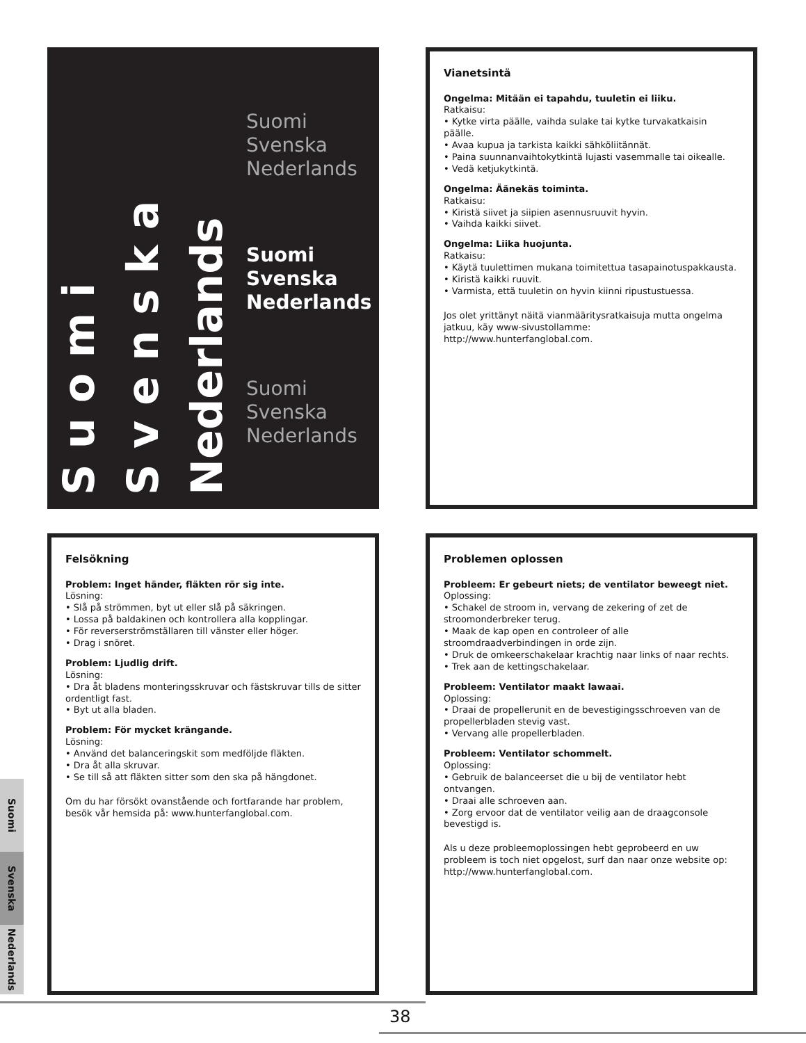Suomi
Svenska
Nederlands
Suomi
Svenska
Nederlands
Suomi
Svenska
Nederlands
Suomi
Svenska
Nederlands
Vianetsintä
Ongelma: Mitään ei tapahdu, tuuletin ei liiku.
Ratkaisu:
• Kytke virta päälle, vaihda sulake tai kytke turvakatkaisin päälle.
• Avaa kupua ja tarkista kaikki sähköliitännät.
• Paina suunnanvaihtokytkintä lujasti vasemmalle tai oikealle.
• Vedä ketjukytkintä.
Ongelma: Äänekäs toiminta.
Ratkaisu:
• Kiristä siivet ja siipien asennusruuvit hyvin.
• Vaihda kaikki siivet.
Ongelma: Liika huojunta.
Ratkaisu:
• Käytä tuulettimen mukana toimitettua tasapainotuspakkausta.
• Kiristä kaikki ruuvit.
• Varmista, että tuuletin on hyvin kiinni ripustustuessa.
Jos olet yrittänyt näitä vianmääritysratkaisuja mutta ongelma jatkuu, käy www-sivustollamme: http://www.hunterfanglobal.com.
Felsökning
Problem: Inget händer, fläkten rör sig inte.
Lösning:
• Slå på strömmen, byt ut eller slå på säkringen.
• Lossa på baldakinen och kontrollera alla kopplingar.
• För reverserströmställaren till vänster eller höger.
• Drag i snöret.
Problem: Ljudlig drift.
Lösning:
• Dra åt bladens monteringsskruvar och fästskruvar tills de sitter ordentligt fast.
• Byt ut alla bladen.
Problem: För mycket krängande.
Lösning:
• Använd det balanceringskit som medföljde fläkten.
• Dra åt alla skruvar.
• Se till så att fläkten sitter som den ska på hängdonet.
Om du har försökt ovanstående och fortfarande har problem, besök vår hemsida på: www.hunterfanglobal.com.
Problemen oplossen
Probleem: Er gebeurt niets; de ventilator beweegt niet.
Oplossing:
• Schakel de stroom in, vervang de zekering of zet de stroomonderbreker terug.
• Maak de kap open en controleer of alle stroomdraadverbindingen in orde zijn.
• Druk de omkeerschakelaar krachtig naar links of naar rechts.
• Trek aan de kettingschakelaar.
Probleem: Ventilator maakt lawaai.
Oplossing:
• Draai de propellerunit en de bevestigingsschroeven van de propellerbladen stevig vast.
• Vervang alle propellerbladen.
Probleem: Ventilator schommelt.
Oplossing:
• Gebruik de balanceerset die u bij de ventilator hebt ontvangen.
• Draai alle schroeven aan.
• Zorg ervoor dat de ventilator veilig aan de draagconsole bevestigd is.
Als u deze probleemoplossingen hebt geprobeerd en uw probleem is toch niet opgelost, surf dan naar onze website op: http://www.hunterfanglobal.com.
Suomi
Svenska
Nederlands
38